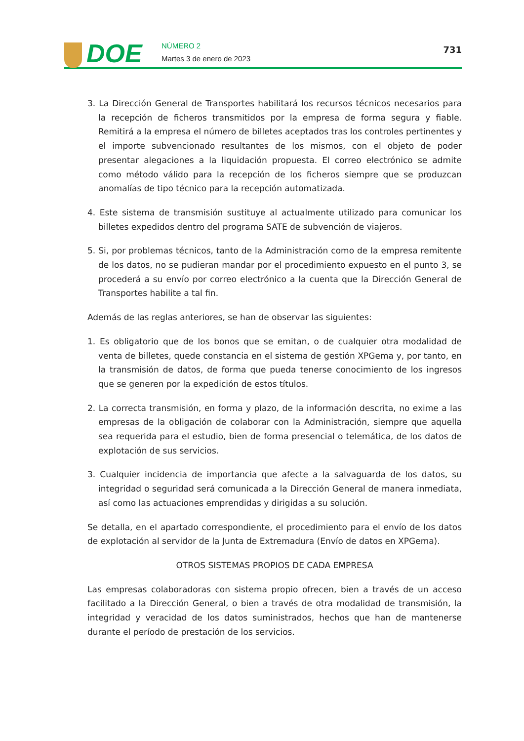DOE
NÚMERO 2
Martes 3 de enero de 2023
731
3. La Dirección General de Transportes habilitará los recursos técnicos necesarios para la recepción de ficheros transmitidos por la empresa de forma segura y fiable. Remitirá a la empresa el número de billetes aceptados tras los controles pertinentes y el importe subvencionado resultantes de los mismos, con el objeto de poder presentar alegaciones a la liquidación propuesta. El correo electrónico se admite como método válido para la recepción de los ficheros siempre que se produzcan anomalías de tipo técnico para la recepción automatizada.
4. Este sistema de transmisión sustituye al actualmente utilizado para comunicar los billetes expedidos dentro del programa SATE de subvención de viajeros.
5. Si, por problemas técnicos, tanto de la Administración como de la empresa remitente de los datos, no se pudieran mandar por el procedimiento expuesto en el punto 3, se procederá a su envío por correo electrónico a la cuenta que la Dirección General de Transportes habilite a tal fin.
Además de las reglas anteriores, se han de observar las siguientes:
1. Es obligatorio que de los bonos que se emitan, o de cualquier otra modalidad de venta de billetes, quede constancia en el sistema de gestión XPGema y, por tanto, en la transmisión de datos, de forma que pueda tenerse conocimiento de los ingresos que se generen por la expedición de estos títulos.
2. La correcta transmisión, en forma y plazo, de la información descrita, no exime a las empresas de la obligación de colaborar con la Administración, siempre que aquella sea requerida para el estudio, bien de forma presencial o telemática, de los datos de explotación de sus servicios.
3. Cualquier incidencia de importancia que afecte a la salvaguarda de los datos, su integridad o seguridad será comunicada a la Dirección General de manera inmediata, así como las actuaciones emprendidas y dirigidas a su solución.
Se detalla, en el apartado correspondiente, el procedimiento para el envío de los datos de explotación al servidor de la Junta de Extremadura (Envío de datos en XPGema).
OTROS SISTEMAS PROPIOS DE CADA EMPRESA
Las empresas colaboradoras con sistema propio ofrecen, bien a través de un acceso facilitado a la Dirección General, o bien a través de otra modalidad de transmisión, la integridad y veracidad de los datos suministrados, hechos que han de mantenerse durante el período de prestación de los servicios.